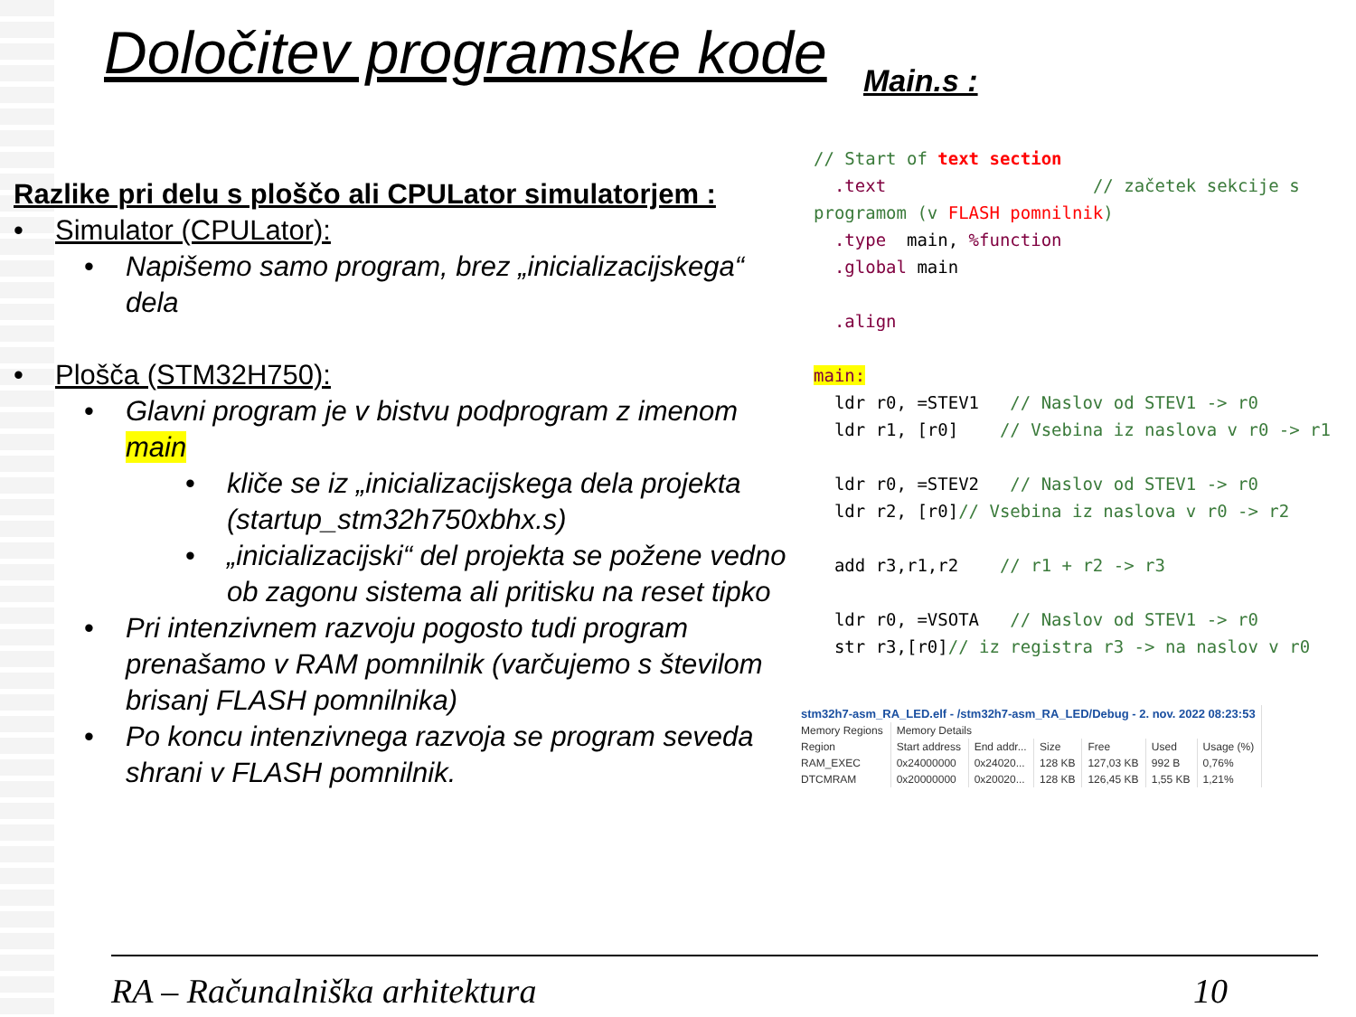Določitev programske kode Main.s :
Razlike pri delu s ploščo ali CPULator simulatorjem :
• Simulator (CPULator):
• Napišemo samo program, brez „inicializacijskega“ dela
• Plošča (STM32H750):
• Glavni program je v bistvu podprogram z imenom main
• kliče se iz „inicializacijskega dela projekta (startup_stm32h750xbhx.s)
• „inicializacijski“ del projekta se požene vedno ob zagonu sistema ali pritisku na reset tipko
• Pri intenzivnem razvoju pogosto tudi program prenašamo v RAM pomnilnik (varčujemo s številom brisanj FLASH pomnilnika)
• Po koncu intenzivnega razvoja se program seveda shrani v FLASH pomnilnik.
// Start of text section .text // začetek sekcije s programom (v FLASH pomnilnik) .type main, %function .global main .align main: ldr r0, =STEV1 // Naslov od STEV1 -> r0 ldr r1, [r0] // Vsebina iz naslova v r0 -> r1 ldr r0, =STEV2 // Naslov od STEV1 -> r0 ldr r2, [r0]// Vsebina iz naslova v r0 -> r2 add r3,r1,r2 // r1 + r2 -> r3 ldr r0, =VSOTA // Naslov od STEV1 -> r0 str r3,[r0]// iz registra r3 -> na naslov v r0
| stm32h7-asm_RA_LED.elf - /stm32h7-asm_RA_LED/Debug - 2. nov. 2022 08:23:53 | | | | | | |
| Memory Regions | Memory Details | | | | | |
| Region | Start address | End addr... | Size | Free | Used | Usage (%) |
| RAM_EXEC | 0x24000000 | 0x24020... | 128 KB | 127,03 KB | 992 B | 0,76% |
| DTCMRAM | 0x20000000 | 0x20020... | 128 KB | 126,45 KB | 1,55 KB | 1,21% |
RA – Računalniška arhitektura 10